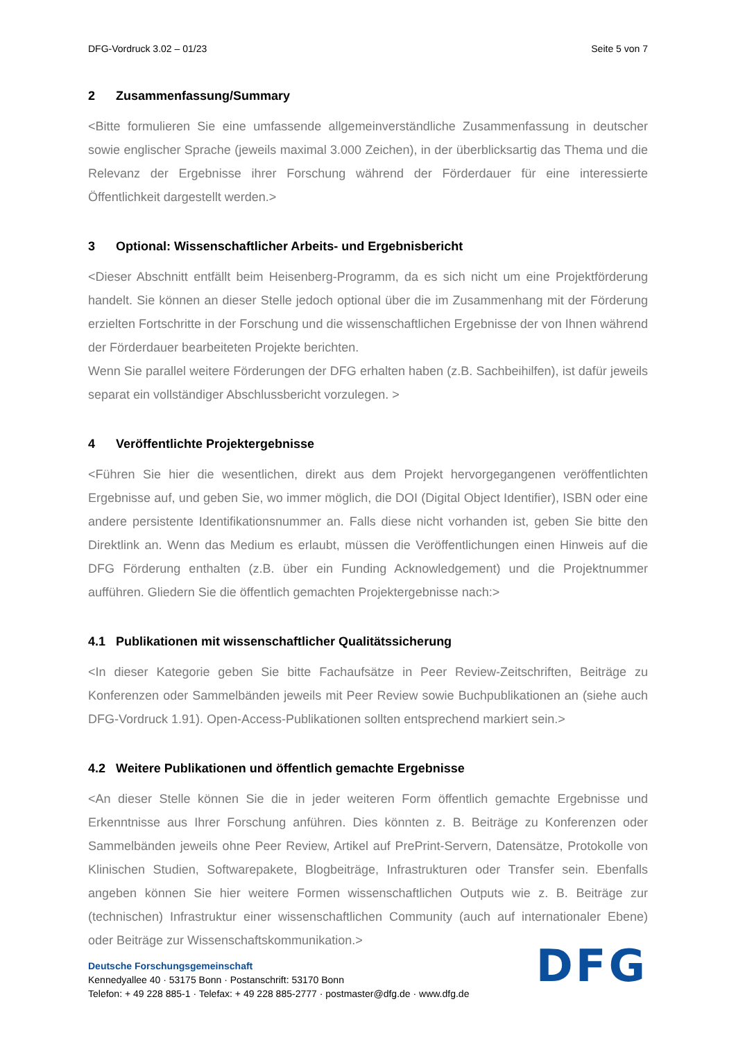DFG-Vordruck 3.02 – 01/23 Seite 5 von 7
2 Zusammenfassung/Summary
<Bitte formulieren Sie eine umfassende allgemeinverständliche Zusammenfassung in deutscher sowie englischer Sprache (jeweils maximal 3.000 Zeichen), in der überblicksartig das Thema und die Relevanz der Ergebnisse ihrer Forschung während der Förderdauer für eine interessierte Öffentlichkeit dargestellt werden.>
3 Optional: Wissenschaftlicher Arbeits- und Ergebnisbericht
<Dieser Abschnitt entfällt beim Heisenberg-Programm, da es sich nicht um eine Projektförderung handelt. Sie können an dieser Stelle jedoch optional über die im Zusammenhang mit der Förderung erzielten Fortschritte in der Forschung und die wissenschaftlichen Ergebnisse der von Ihnen während der Förderdauer bearbeiteten Projekte berichten.
Wenn Sie parallel weitere Förderungen der DFG erhalten haben (z.B. Sachbeihilfen), ist dafür jeweils separat ein vollständiger Abschlussbericht vorzulegen. >
4 Veröffentlichte Projektergebnisse
<Führen Sie hier die wesentlichen, direkt aus dem Projekt hervorgegangenen veröffentlichten Ergebnisse auf, und geben Sie, wo immer möglich, die DOI (Digital Object Identifier), ISBN oder eine andere persistente Identifikationsnummer an. Falls diese nicht vorhanden ist, geben Sie bitte den Direktlink an. Wenn das Medium es erlaubt, müssen die Veröffentlichungen einen Hinweis auf die DFG Förderung enthalten (z.B. über ein Funding Acknowledgement) und die Projektnummer aufführen. Gliedern Sie die öffentlich gemachten Projektergebnisse nach:>
4.1 Publikationen mit wissenschaftlicher Qualitätssicherung
<In dieser Kategorie geben Sie bitte Fachaufsätze in Peer Review-Zeitschriften, Beiträge zu Konferenzen oder Sammelbänden jeweils mit Peer Review sowie Buchpublikationen an (siehe auch DFG-Vordruck 1.91). Open-Access-Publikationen sollten entsprechend markiert sein.>
4.2 Weitere Publikationen und öffentlich gemachte Ergebnisse
<An dieser Stelle können Sie die in jeder weiteren Form öffentlich gemachte Ergebnisse und Erkenntnisse aus Ihrer Forschung anführen. Dies könnten z. B. Beiträge zu Konferenzen oder Sammelbänden jeweils ohne Peer Review, Artikel auf PrePrint-Servern, Datensätze, Protokolle von Klinischen Studien, Softwarepakete, Blogbeiträge, Infrastrukturen oder Transfer sein. Ebenfalls angeben können Sie hier weitere Formen wissenschaftlichen Outputs wie z. B. Beiträge zur (technischen) Infrastruktur einer wissenschaftlichen Community (auch auf internationaler Ebene) oder Beiträge zur Wissenschaftskommunikation.>
Deutsche Forschungsgemeinschaft
Kennedyallee 40 · 53175 Bonn · Postanschrift: 53170 Bonn
Telefon: + 49 228 885-1 · Telefax: + 49 228 885-2777 · postmaster@dfg.de · www.dfg.de
DFG